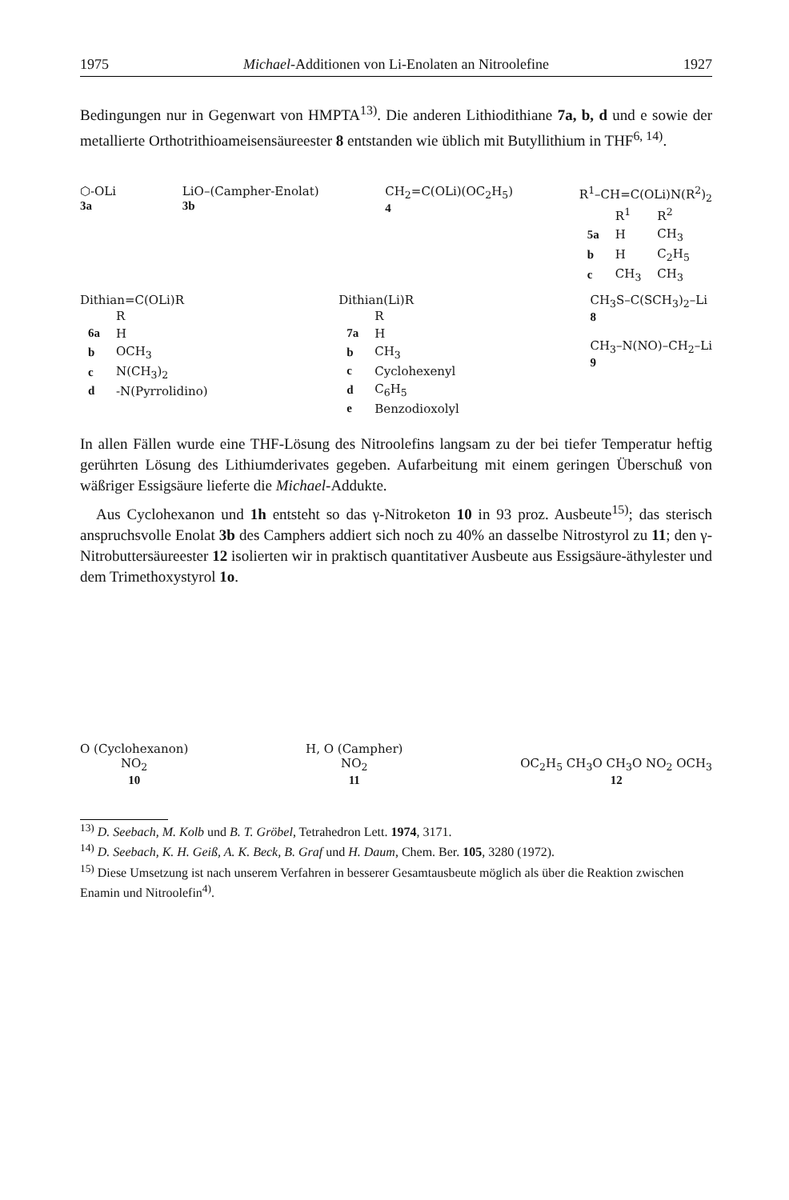1975 Michael-Additionen von Li-Enolaten an Nitroolefine 1927
Bedingungen nur in Gegenwart von HMPTA<sup>13)</sup>. Die anderen Lithiodithiane 7a, b, d und e sowie der metallierte Orthotrithioameisensäureester 8 entstanden wie üblich mit Butyllithium in THF<sup>6, 14)</sup>.
⬡-OLi
3a
LiO–(Campher-Enolat)
3b
CH<sub>2</sub>=C(OLi)(OC<sub>2</sub>H<sub>5</sub>)
4
R<sup>1</sup>–CH=C(OLi)N(R<sup>2</sup>)<sub>2</sub>
| | R<sup>1</sup> | R<sup>2</sup> |
| --- | --- | --- |
| 5a | H | CH<sub>3</sub> |
| b | H | C<sub>2</sub>H<sub>5</sub> |
| c | CH<sub>3</sub> | CH<sub>3</sub> |
Dithian=C(OLi)R
| | R |
| --- | --- |
| 6a | H |
| b | OCH<sub>3</sub> |
| c | N(CH<sub>3</sub>)<sub>2</sub> |
| d | -N(Pyrrolidino) |
Dithian(Li)R
| | R |
| --- | --- |
| 7a | H |
| b | CH<sub>3</sub> |
| c | Cyclohexenyl |
| d | C<sub>6</sub>H<sub>5</sub> |
| e | Benzodioxolyl |
CH<sub>3</sub>S–C(SCH<sub>3</sub>)<sub>2</sub>–Li
8
CH<sub>3</sub>–N(NO)–CH<sub>2</sub>–Li
9
In allen Fällen wurde eine THF-Lösung des Nitroolefins langsam zu der bei tiefer Temperatur heftig gerührten Lösung des Lithiumderivates gegeben. Aufarbeitung mit einem geringen Überschuß von wäßriger Essigsäure lieferte die Michael-Addukte.
Aus Cyclohexanon und 1h entsteht so das γ-Nitroketon 10 in 93 proz. Ausbeute<sup>15)</sup>; das sterisch anspruchsvolle Enolat 3b des Camphers addiert sich noch zu 40% an dasselbe Nitrostyrol zu 11; den γ-Nitrobuttersäureester 12 isolierten wir in praktisch quantitativer Ausbeute aus Essigsäure-äthylester und dem Trimethoxystyrol 1o.
O (Cyclohexanon)
NO<sub>2</sub>
10
H, O (Campher)
NO<sub>2</sub>
11
OC<sub>2</sub>H<sub>5</sub> CH<sub>3</sub>O CH<sub>3</sub>O NO<sub>2</sub> OCH<sub>3</sub>
12
<sup>13)</sup> D. Seebach, M. Kolb und B. T. Gröbel, Tetrahedron Lett. 1974, 3171.
<sup>14)</sup> D. Seebach, K. H. Geiß, A. K. Beck, B. Graf und H. Daum, Chem. Ber. 105, 3280 (1972).
<sup>15)</sup> Diese Umsetzung ist nach unserem Verfahren in besserer Gesamtausbeute möglich als über die Reaktion zwischen Enamin und Nitroolefin<sup>4)</sup>.